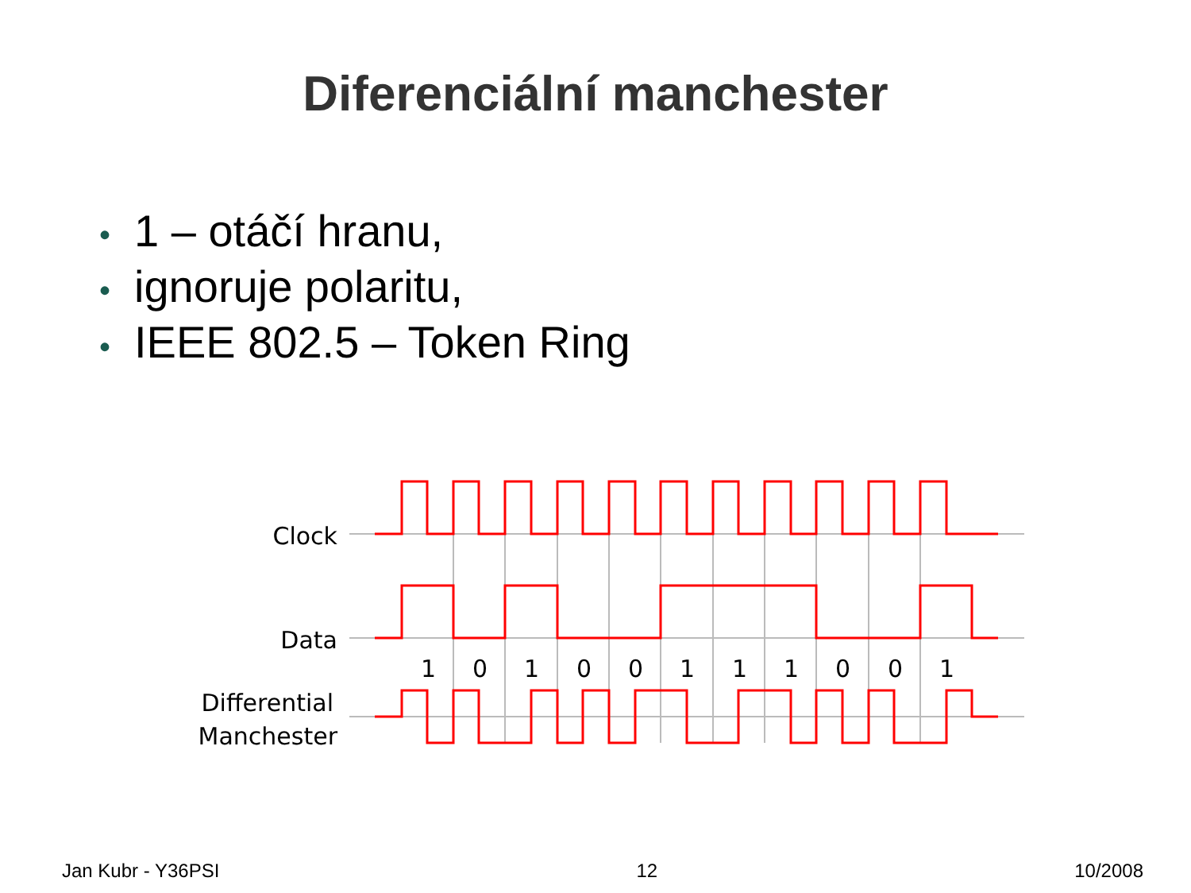Diferenciální manchester
• 1 – otáčí hranu,
• ignoruje polaritu,
• IEEE 802.5 – Token Ring
Clock
Data
Differential
Manchester
1
0
1
0
0
1
1
1
0
0
1
Jan Kubr - Y36PSI 12 10/2008